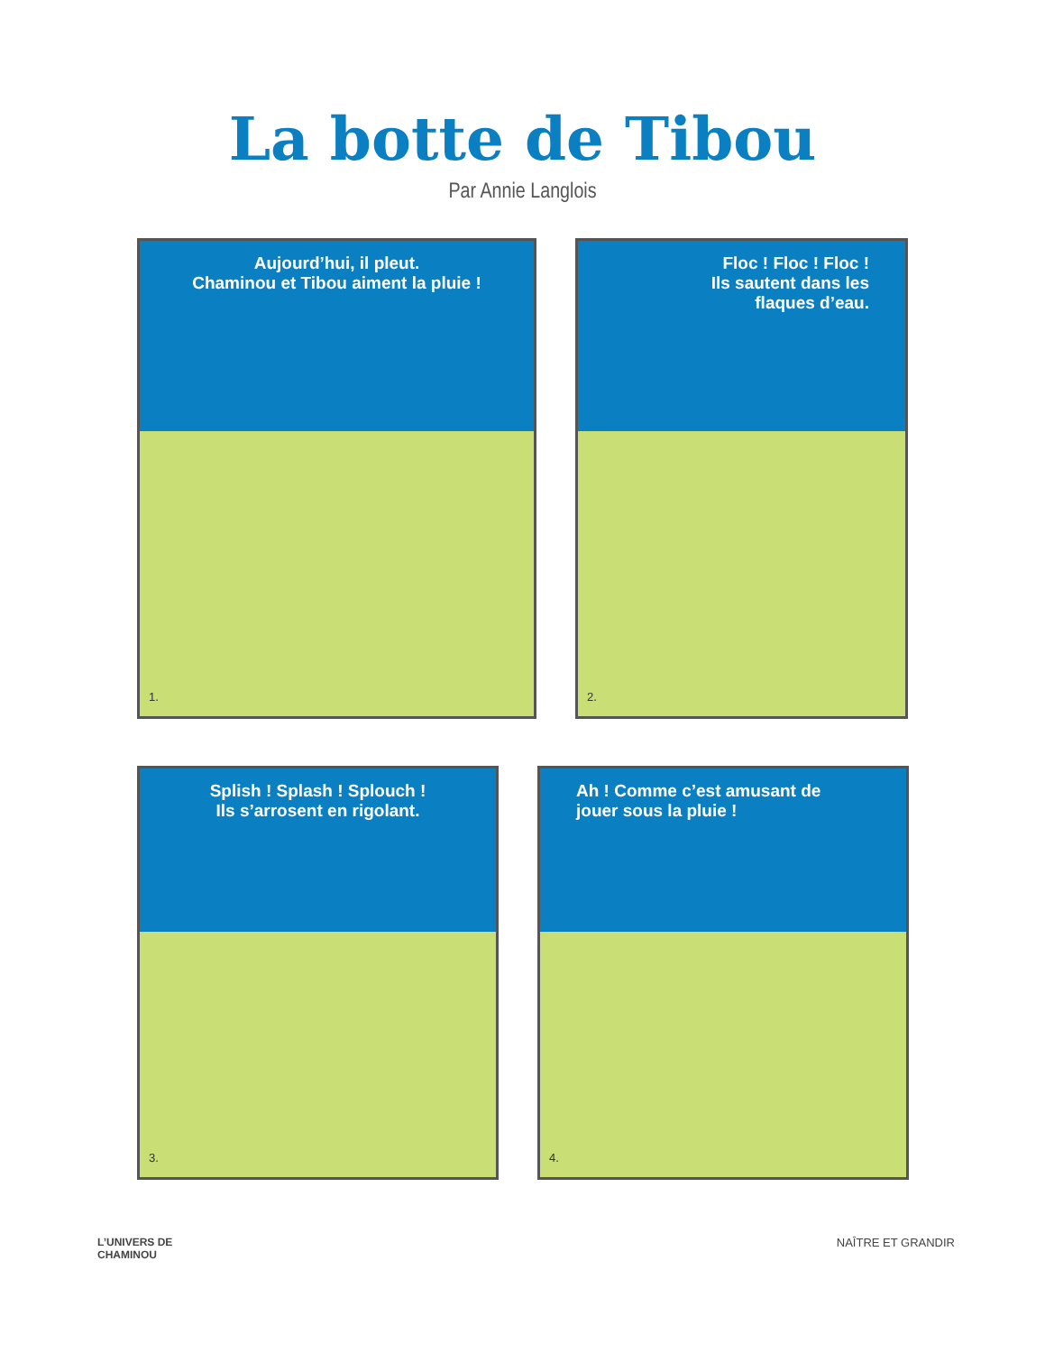La botte de Tibou
Par Annie Langlois
Aujourd’hui, il pleut.
Chaminou et Tibou aiment la pluie !
1.
Floc ! Floc ! Floc !
Ils sautent dans les
flaques d’eau.
2.
Splish ! Splash ! Splouch !
Ils s’arrosent en rigolant.
3.
Ah ! Comme c’est amusant de
jouer sous la pluie !
4.
L’UNIVERS DE
CHAMINOU
NAÎTRE ET GRANDIR